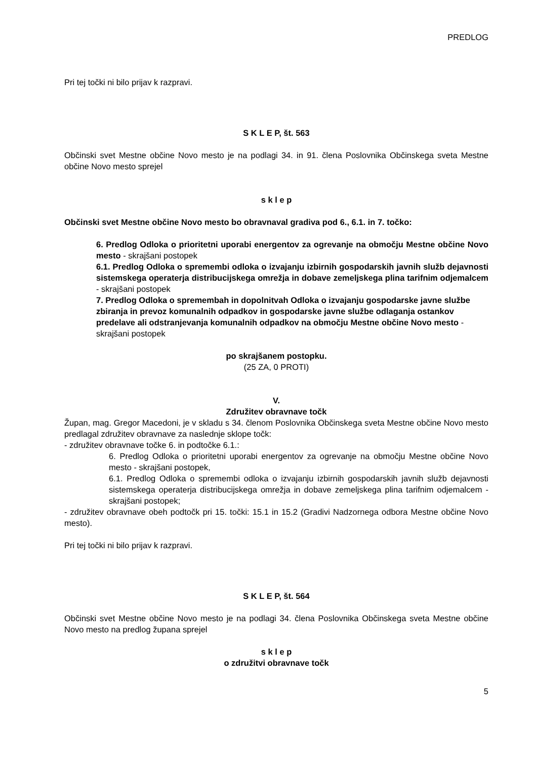PREDLOG
Pri tej točki ni bilo prijav k razpravi.
S K L E P, št. 563
Občinski svet Mestne občine Novo mesto je na podlagi 34. in 91. člena Poslovnika Občinskega sveta Mestne občine Novo mesto sprejel
s k l e p
Občinski svet Mestne občine Novo mesto bo obravnaval gradiva pod 6., 6.1. in 7. točko:
6. Predlog Odloka o prioritetni uporabi energentov za ogrevanje na območju Mestne občine Novo mesto - skrajšani postopek
6.1. Predlog Odloka o spremembi odloka o izvajanju izbirnih gospodarskih javnih služb dejavnosti sistemskega operaterja distribucijskega omrežja in dobave zemeljskega plina tarifnim odjemalcem - skrajšani postopek
7. Predlog Odloka o spremembah in dopolnitvah Odloka o izvajanju gospodarske javne službe zbiranja in prevoz komunalnih odpadkov in gospodarske javne službe odlaganja ostankov predelave ali odstranjevanja komunalnih odpadkov na območju Mestne občine Novo mesto - skrajšani postopek
po skrajšanem postopku.
(25 ZA, 0 PROTI)
V.
Združitev obravnave točk
Župan, mag. Gregor Macedoni, je v skladu s 34. členom Poslovnika Občinskega sveta Mestne občine Novo mesto predlagal združitev obravnave za naslednje sklope točk:
- združitev obravnave točke 6. in podtočke 6.1.:
6. Predlog Odloka o prioritetni uporabi energentov za ogrevanje na območju Mestne občine Novo mesto - skrajšani postopek,
6.1. Predlog Odloka o spremembi odloka o izvajanju izbirnih gospodarskih javnih služb dejavnosti sistemskega operaterja distribucijskega omrežja in dobave zemeljskega plina tarifnim odjemalcem - skrajšani postopek;
- združitev obravnave obeh podtočk pri 15. točki: 15.1 in 15.2 (Gradivi Nadzornega odbora Mestne občine Novo mesto).
Pri tej točki ni bilo prijav k razpravi.
S K L E P, št. 564
Občinski svet Mestne občine Novo mesto je na podlagi 34. člena Poslovnika Občinskega sveta Mestne občine Novo mesto na predlog župana sprejel
s k l e p
o združitvi obravnave točk
5